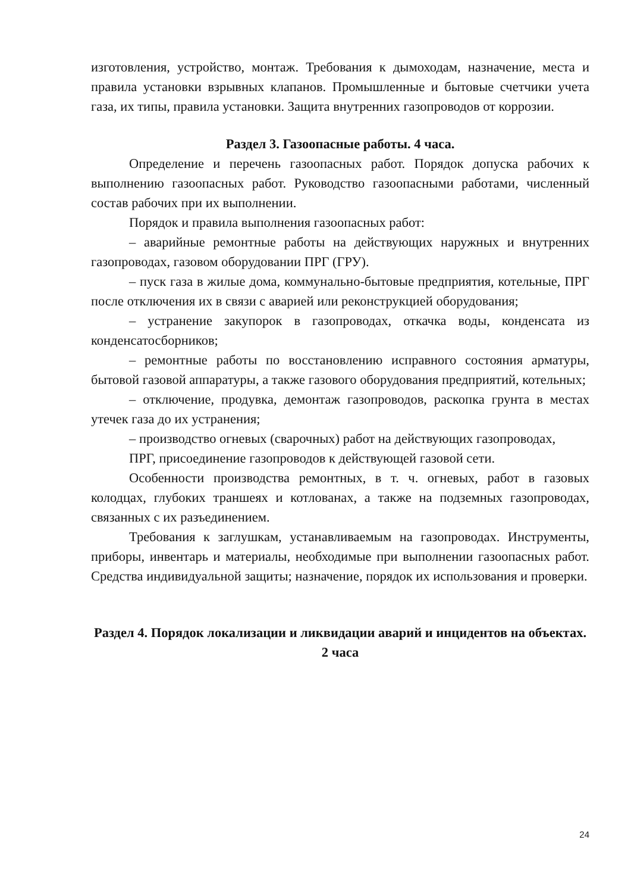изготовления, устройство, монтаж. Требования к дымоходам, назначение, места и правила установки взрывных клапанов. Промышленные и бытовые счетчики учета газа, их типы, правила установки. Защита внутренних газопроводов от коррозии.
Раздел 3. Газоопасные работы. 4 часа.
Определение и перечень газоопасных работ. Порядок допуска рабочих к выполнению газоопасных работ. Руководство газоопасными работами, численный состав рабочих при их выполнении.
Порядок и правила выполнения газоопасных работ:
– аварийные ремонтные работы на действующих наружных и внутренних газопроводах, газовом оборудовании ПРГ (ГРУ).
– пуск газа в жилые дома, коммунально-бытовые предприятия, котельные, ПРГ после отключения их в связи с аварией или реконструкцией оборудования;
– устранение закупорок в газопроводах, откачка воды, конденсата из конденсатосборников;
– ремонтные работы по восстановлению исправного состояния арматуры, бытовой газовой аппаратуры, а также газового оборудования предприятий, котельных;
– отключение, продувка, демонтаж газопроводов, раскопка грунта в местах утечек газа до их устранения;
– производство огневых (сварочных) работ на действующих газопроводах,
ПРГ, присоединение газопроводов к действующей газовой сети.
Особенности производства ремонтных, в т. ч. огневых, работ в газовых колодцах, глубоких траншеях и котлованах, а также на подземных газопроводах, связанных с их разъединением.
Требования к заглушкам, устанавливаемым на газопроводах. Инструменты, приборы, инвентарь и материалы, необходимые при выполнении газоопасных работ. Средства индивидуальной защиты; назначение, порядок их использования и проверки.
Раздел 4. Порядок локализации и ликвидации аварий и инцидентов на объектах. 2 часа
24